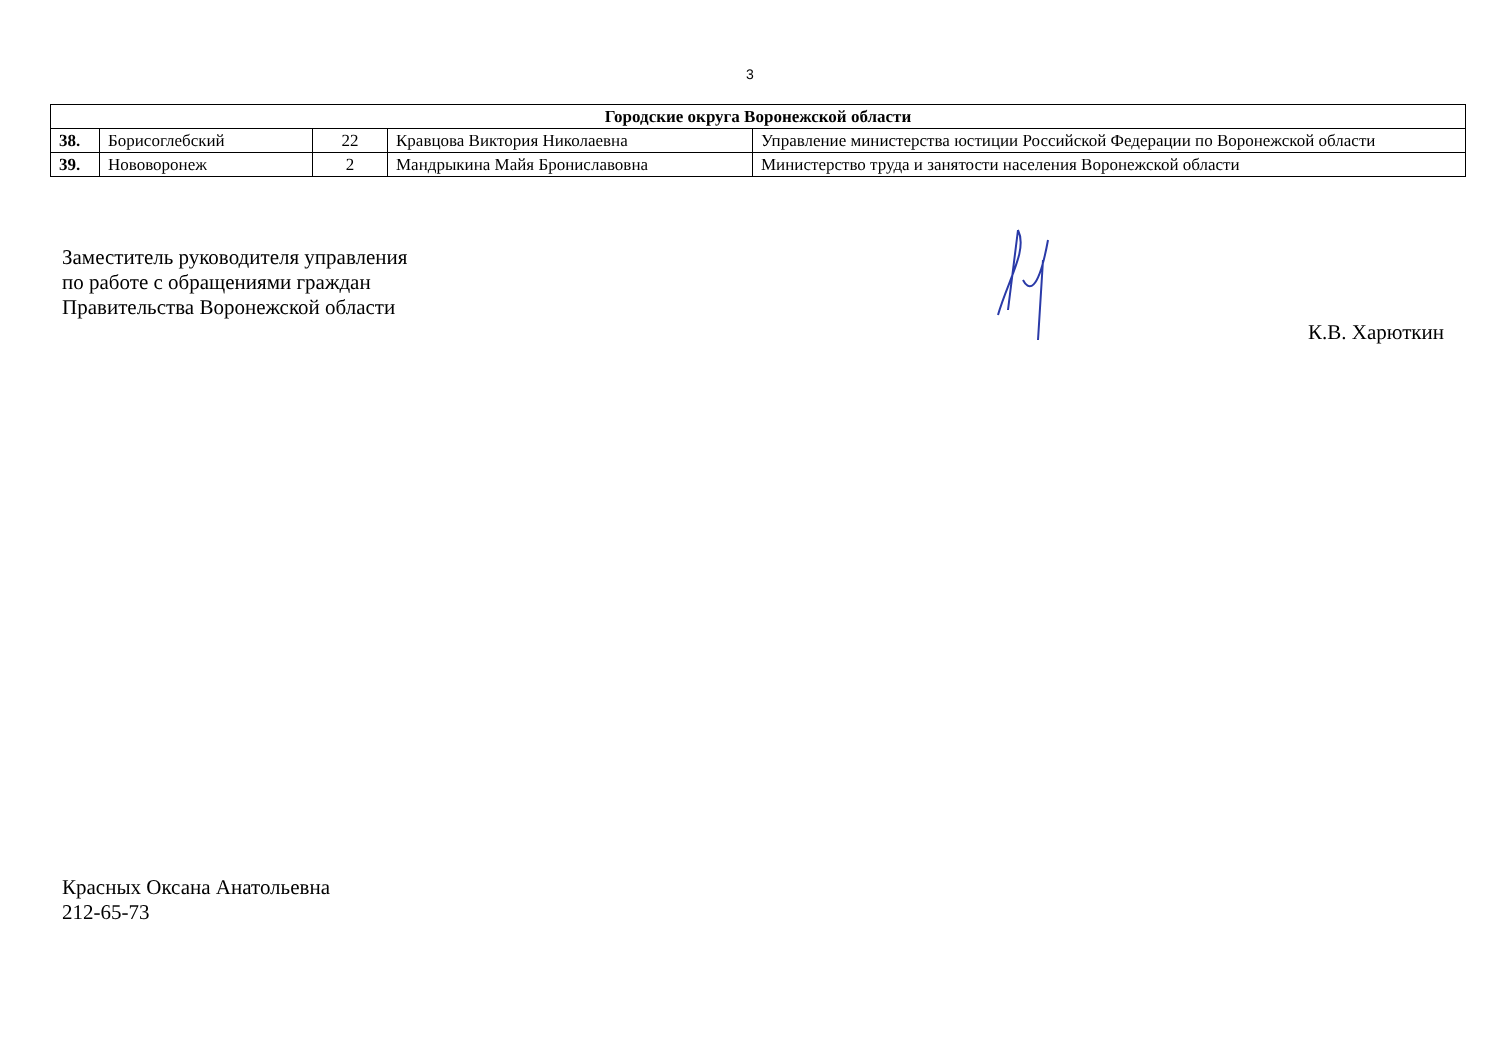3
| Городские округа Воронежской области | | | | |
| --- | --- | --- | --- | --- |
| 38. | Борисоглебский | 22 | Кравцова Виктория Николаевна | Управление министерства юстиции Российской Федерации по Воронежской области |
| 39. | Нововоронеж | 2 | Мандрыкина Майя Брониславовна | Министерство труда и занятости населения Воронежской области |
Заместитель руководителя управления
по работе с обращениями граждан
Правительства Воронежской области
К.В. Харюткин
Красных Оксана Анатольевна
212-65-73